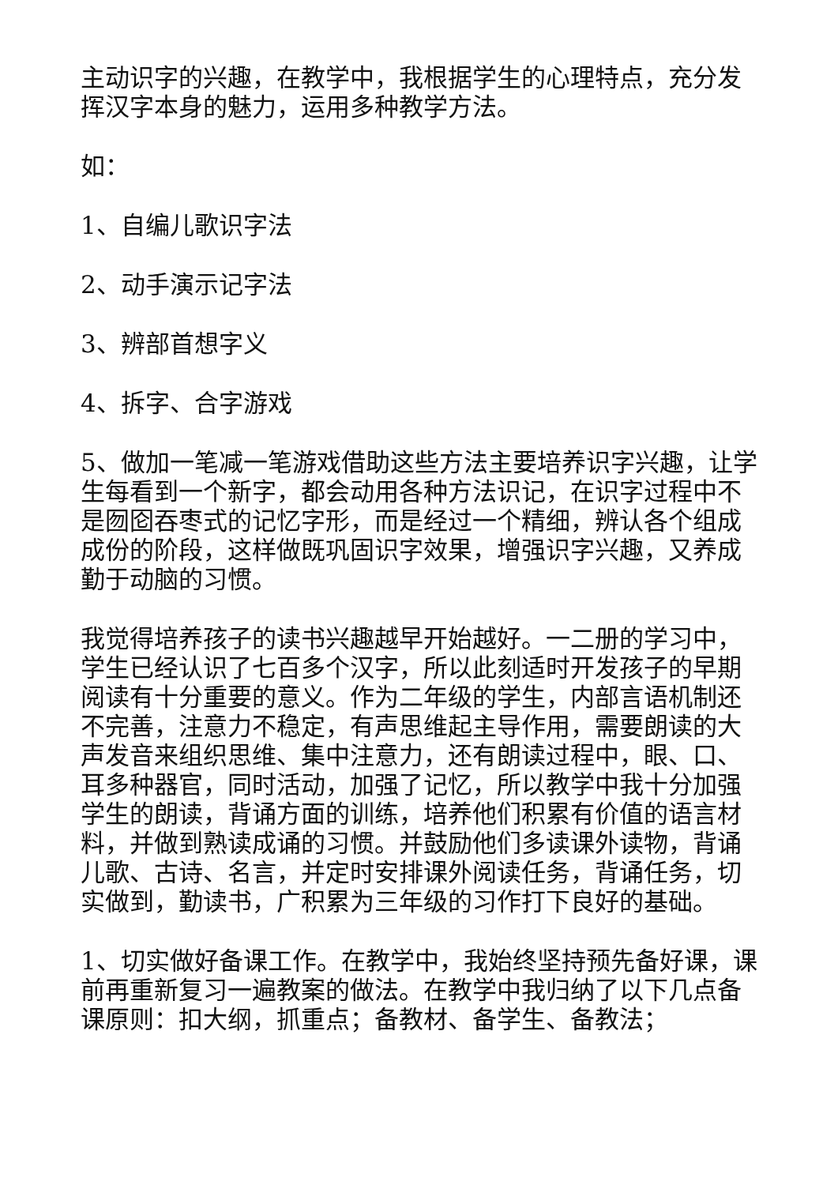主动识字的兴趣，在教学中，我根据学生的心理特点，充分发挥汉字本身的魅力，运用多种教学方法。
如：
1、自编儿歌识字法
2、动手演示记字法
3、辨部首想字义
4、拆字、合字游戏
5、做加一笔减一笔游戏借助这些方法主要培养识字兴趣，让学生每看到一个新字，都会动用各种方法识记，在识字过程中不是囫囵吞枣式的记忆字形，而是经过一个精细，辨认各个组成成份的阶段，这样做既巩固识字效果，增强识字兴趣，又养成勤于动脑的习惯。
我觉得培养孩子的读书兴趣越早开始越好。一二册的学习中，学生已经认识了七百多个汉字，所以此刻适时开发孩子的早期阅读有十分重要的意义。作为二年级的学生，内部言语机制还不完善，注意力不稳定，有声思维起主导作用，需要朗读的大声发音来组织思维、集中注意力，还有朗读过程中，眼、口、耳多种器官，同时活动，加强了记忆，所以教学中我十分加强学生的朗读，背诵方面的训练，培养他们积累有价值的语言材料，并做到熟读成诵的习惯。并鼓励他们多读课外读物，背诵儿歌、古诗、名言，并定时安排课外阅读任务，背诵任务，切实做到，勤读书，广积累为三年级的习作打下良好的基础。
1、切实做好备课工作。在教学中，我始终坚持预先备好课，课前再重新复习一遍教案的做法。在教学中我归纳了以下几点备课原则：扣大纲，抓重点；备教材、备学生、备教法；